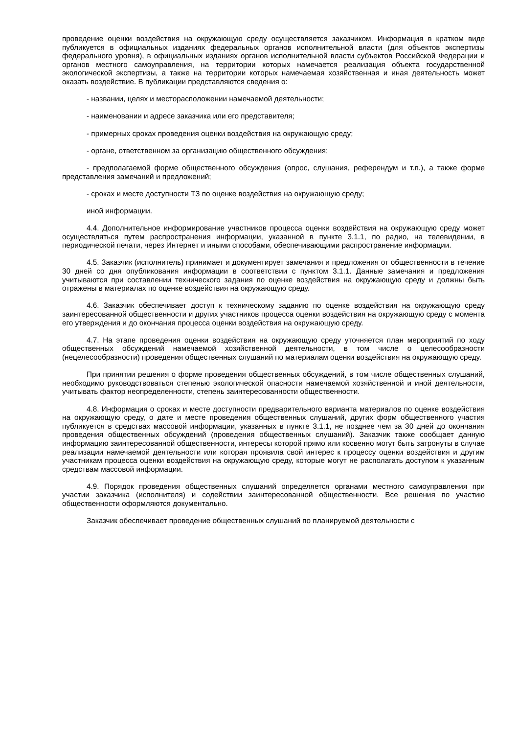проведение оценки воздействия на окружающую среду осуществляется заказчиком. Информация в кратком виде публикуется в официальных изданиях федеральных органов исполнительной власти (для объектов экспертизы федерального уровня), в официальных изданиях органов исполнительной власти субъектов Российской Федерации и органов местного самоуправления, на территории которых намечается реализация объекта государственной экологической экспертизы, а также на территории которых намечаемая хозяйственная и иная деятельность может оказать воздействие. В публикации представляются сведения о:
- названии, целях и месторасположении намечаемой деятельности;
- наименовании и адресе заказчика или его представителя;
- примерных сроках проведения оценки воздействия на окружающую среду;
- органе, ответственном за организацию общественного обсуждения;
- предполагаемой форме общественного обсуждения (опрос, слушания, референдум и т.п.), а также форме представления замечаний и предложений;
- сроках и месте доступности ТЗ по оценке воздействия на окружающую среду;
иной информации.
4.4. Дополнительное информирование участников процесса оценки воздействия на окружающую среду может осуществляться путем распространения информации, указанной в пункте 3.1.1, по радио, на телевидении, в периодической печати, через Интернет и иными способами, обеспечивающими распространение информации.
4.5. Заказчик (исполнитель) принимает и документирует замечания и предложения от общественности в течение 30 дней со дня опубликования информации в соответствии с пунктом 3.1.1. Данные замечания и предложения учитываются при составлении технического задания по оценке воздействия на окружающую среду и должны быть отражены в материалах по оценке воздействия на окружающую среду.
4.6. Заказчик обеспечивает доступ к техническому заданию по оценке воздействия на окружающую среду заинтересованной общественности и других участников процесса оценки воздействия на окружающую среду с момента его утверждения и до окончания процесса оценки воздействия на окружающую среду.
4.7. На этапе проведения оценки воздействия на окружающую среду уточняется план мероприятий по ходу общественных обсуждений намечаемой хозяйственной деятельности, в том числе о целесообразности (нецелесообразности) проведения общественных слушаний по материалам оценки воздействия на окружающую среду.
При принятии решения о форме проведения общественных обсуждений, в том числе общественных слушаний, необходимо руководствоваться степенью экологической опасности намечаемой хозяйственной и иной деятельности, учитывать фактор неопределенности, степень заинтересованности общественности.
4.8. Информация о сроках и месте доступности предварительного варианта материалов по оценке воздействия на окружающую среду, о дате и месте проведения общественных слушаний, других форм общественного участия публикуется в средствах массовой информации, указанных в пункте 3.1.1, не позднее чем за 30 дней до окончания проведения общественных обсуждений (проведения общественных слушаний). Заказчик также сообщает данную информацию заинтересованной общественности, интересы которой прямо или косвенно могут быть затронуты в случае реализации намечаемой деятельности или которая проявила свой интерес к процессу оценки воздействия и другим участникам процесса оценки воздействия на окружающую среду, которые могут не располагать доступом к указанным средствам массовой информации.
4.9. Порядок проведения общественных слушаний определяется органами местного самоуправления при участии заказчика (исполнителя) и содействии заинтересованной общественности. Все решения по участию общественности оформляются документально.
Заказчик обеспечивает проведение общественных слушаний по планируемой деятельности с